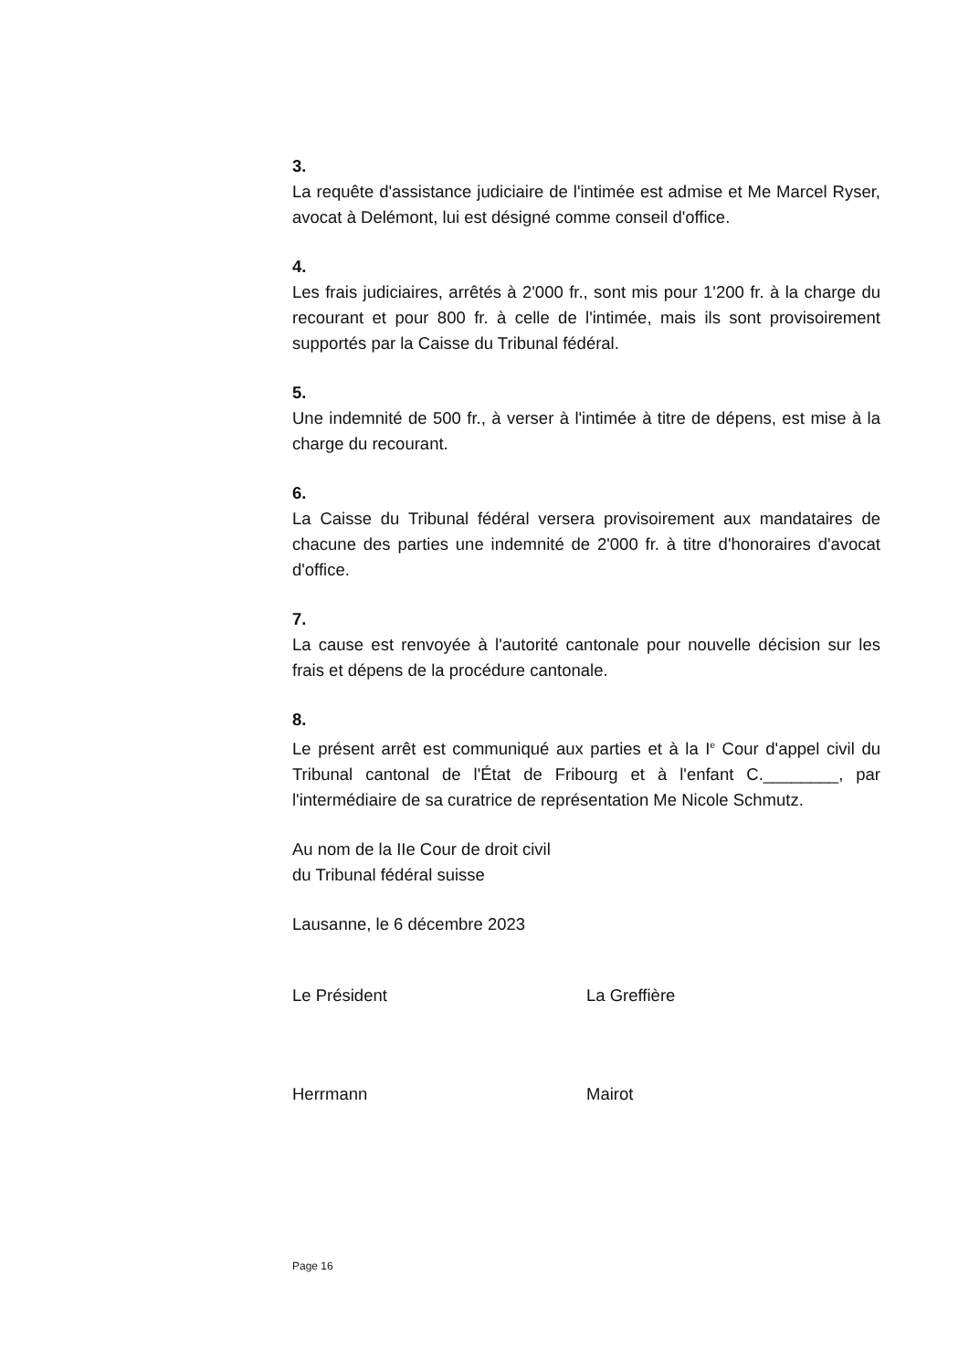3.
La requête d'assistance judiciaire de l'intimée est admise et Me Marcel Ryser, avocat à Delémont, lui est désigné comme conseil d'office.
4.
Les frais judiciaires, arrêtés à 2'000 fr., sont mis pour 1'200 fr. à la charge du recourant et pour 800 fr. à celle de l'intimée, mais ils sont provisoirement supportés par la Caisse du Tribunal fédéral.
5.
Une indemnité de 500 fr., à verser à l'intimée à titre de dépens, est mise à la charge du recourant.
6.
La Caisse du Tribunal fédéral versera provisoirement aux mandataires de chacune des parties une indemnité de 2'000 fr. à titre d'honoraires d'avocat d'office.
7.
La cause est renvoyée à l'autorité cantonale pour nouvelle décision sur les frais et dépens de la procédure cantonale.
8.
Le présent arrêt est communiqué aux parties et à la I<sup>e</sup> Cour d'appel civil du Tribunal cantonal de l'État de Fribourg et à l'enfant C.________, par l'intermédiaire de sa curatrice de représentation Me Nicole Schmutz.
Au nom de la IIe Cour de droit civil
du Tribunal fédéral suisse
Lausanne, le 6 décembre 2023
Le Président La Greffière
Herrmann Mairot
Page 16